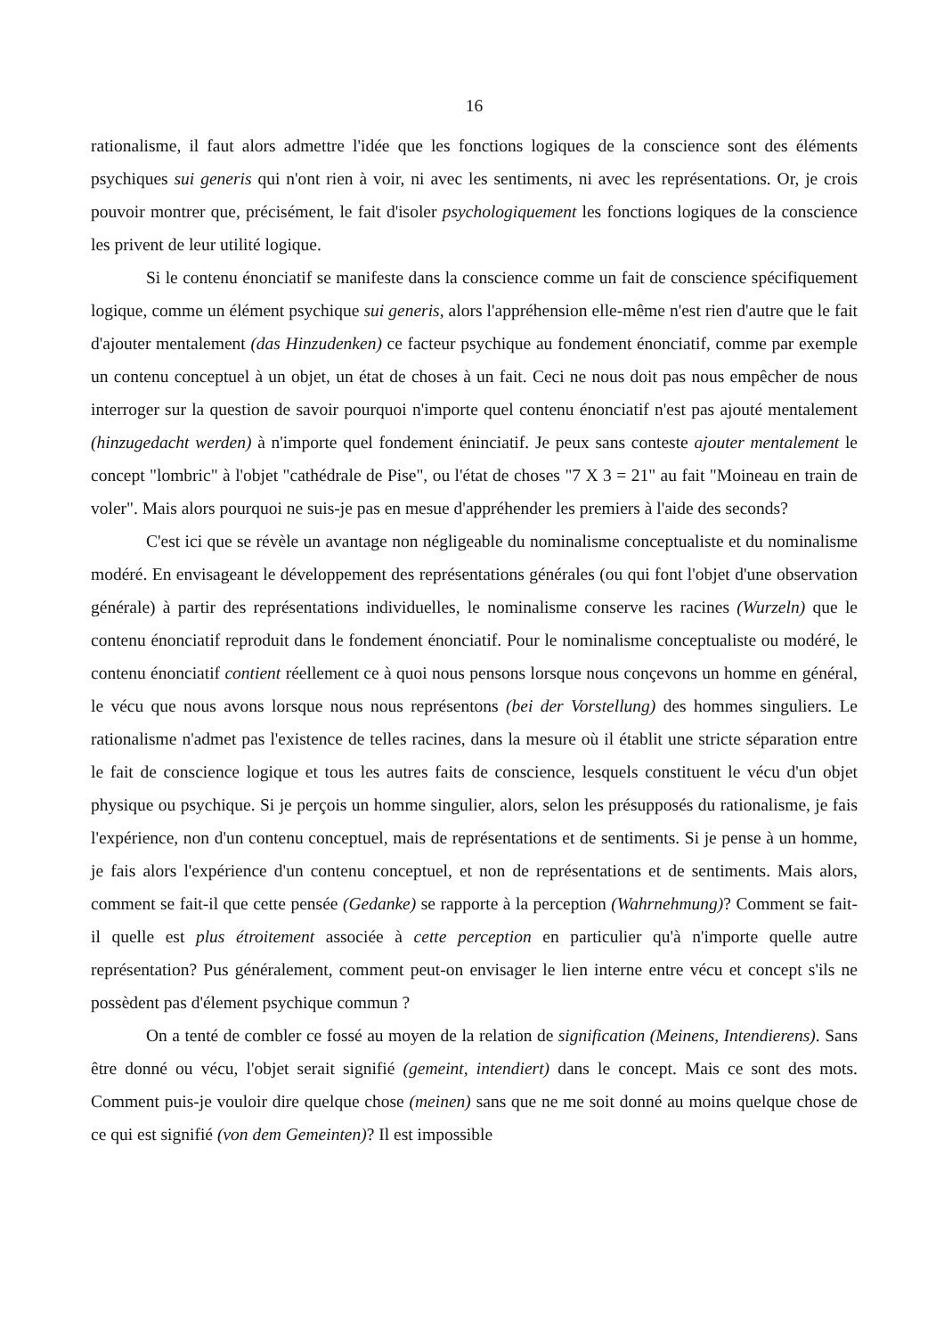16
rationalisme, il faut alors admettre l'idée que les fonctions logiques de la conscience sont des éléments psychiques sui generis qui n'ont rien à voir, ni avec les sentiments, ni avec les représentations. Or, je crois pouvoir montrer que, précisément, le fait d'isoler psychologiquement les fonctions logiques de la conscience les privent de leur utilité logique.
Si le contenu énonciatif se manifeste dans la conscience comme un fait de conscience spécifiquement logique, comme un élément psychique sui generis, alors l'appréhension elle-même n'est rien d'autre que le fait d'ajouter mentalement (das Hinzudenken) ce facteur psychique au fondement énonciatif, comme par exemple un contenu conceptuel à un objet, un état de choses à un fait. Ceci ne nous doit pas nous empêcher de nous interroger sur la question de savoir pourquoi n'importe quel contenu énonciatif n'est pas ajouté mentalement (hinzugedacht werden) à n'importe quel fondement éninciatif. Je peux sans conteste ajouter mentalement le concept "lombric" à l'objet "cathédrale de Pise", ou l'état de choses "7 X 3 = 21" au fait "Moineau en train de voler". Mais alors pourquoi ne suis-je pas en mesue d'appréhender les premiers à l'aide des seconds?
C'est ici que se révèle un avantage non négligeable du nominalisme conceptualiste et du nominalisme modéré. En envisageant le développement des représentations générales (ou qui font l'objet d'une observation générale) à partir des représentations individuelles, le nominalisme conserve les racines (Wurzeln) que le contenu énonciatif reproduit dans le fondement énonciatif. Pour le nominalisme conceptualiste ou modéré, le contenu énonciatif contient réellement ce à quoi nous pensons lorsque nous conçevons un homme en général, le vécu que nous avons lorsque nous nous représentons (bei der Vorstellung) des hommes singuliers. Le rationalisme n'admet pas l'existence de telles racines, dans la mesure où il établit une stricte séparation entre le fait de conscience logique et tous les autres faits de conscience, lesquels constituent le vécu d'un objet physique ou psychique. Si je perçois un homme singulier, alors, selon les présupposés du rationalisme, je fais l'expérience, non d'un contenu conceptuel, mais de représentations et de sentiments. Si je pense à un homme, je fais alors l'expérience d'un contenu conceptuel, et non de représentations et de sentiments. Mais alors, comment se fait-il que cette pensée (Gedanke) se rapporte à la perception (Wahrnehmung)? Comment se fait-il quelle est plus étroitement associée à cette perception en particulier qu'à n'importe quelle autre représentation? Pus généralement, comment peut-on envisager le lien interne entre vécu et concept s'ils ne possèdent pas d'élement psychique commun ?
On a tenté de combler ce fossé au moyen de la relation de signification (Meinens, Intendierens). Sans être donné ou vécu, l'objet serait signifié (gemeint, intendiert) dans le concept. Mais ce sont des mots. Comment puis-je vouloir dire quelque chose (meinen) sans que ne me soit donné au moins quelque chose de ce qui est signifié (von dem Gemeinten)? Il est impossible